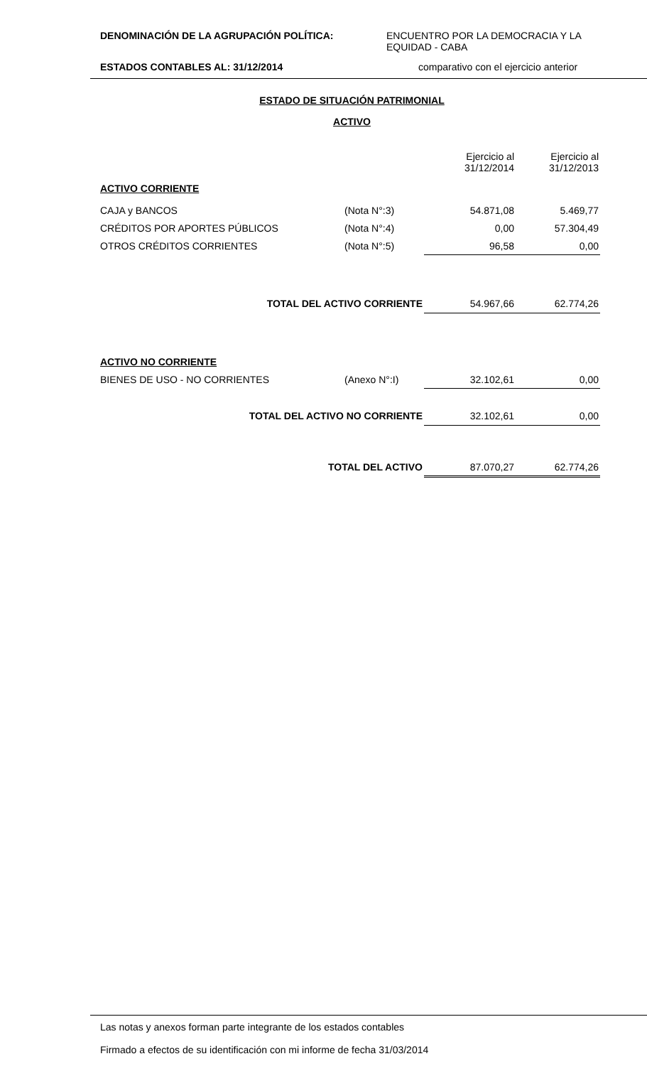DENOMINACIÓN DE LA AGRUPACIÓN POLÍTICA: ENCUENTRO POR LA DEMOCRACIA Y LA
EQUIDAD - CABA
ESTADOS CONTABLES AL: 31/12/2014 comparativo con el ejercicio anterior
ESTADO DE SITUACIÓN PATRIMONIAL
ACTIVO
| | | Ejercicio al 31/12/2014 | Ejercicio al 31/12/2013 |
| ACTIVO CORRIENTE | | | |
| CAJA y BANCOS | (Nota N°:3) | 54.871,08 | 5.469,77 |
| CRÉDITOS POR APORTES PÚBLICOS | (Nota N°:4) | 0,00 | 57.304,49 |
| OTROS CRÉDITOS CORRIENTES | (Nota N°:5) | 96,58 | 0,00 |
| TOTAL DEL ACTIVO CORRIENTE | | 54.967,66 | 62.774,26 |
| ACTIVO NO CORRIENTE | | | |
| BIENES DE USO - NO CORRIENTES | (Anexo N°:I) | 32.102,61 | 0,00 |
| TOTAL DEL ACTIVO NO CORRIENTE | | 32.102,61 | 0,00 |
| TOTAL DEL ACTIVO | | 87.070,27 | 62.774,26 |
Las notas y anexos forman parte integrante de los estados contables
Firmado a efectos de su identificación con mi informe de fecha 31/03/2014